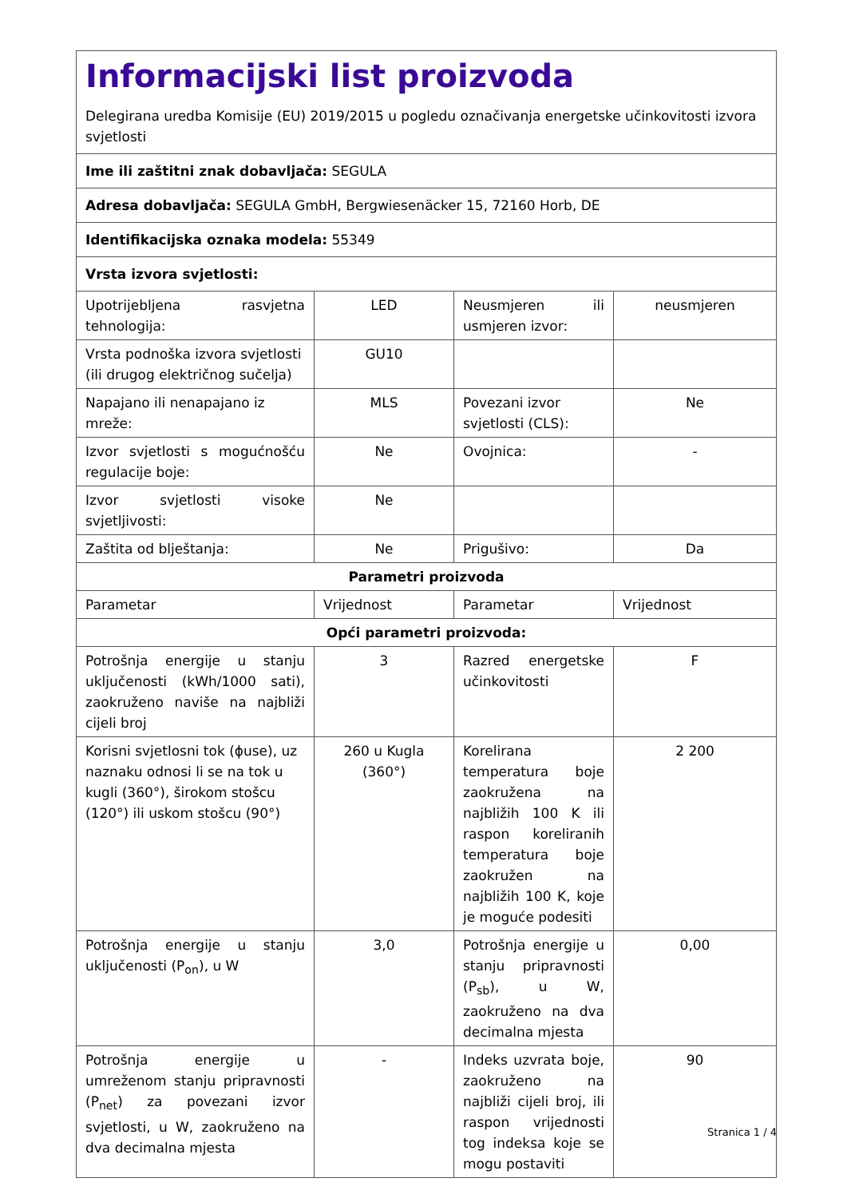| Informacijski list proizvoda Delegirana uredba Komisije (EU) 2019/2015 u pogledu označivanja energetske učinkovitosti izvora svjetlosti | | | |
| Ime ili zaštitni znak dobavljača: SEGULA | | | |
| Adresa dobavljača: SEGULA GmbH, Bergwiesenäcker 15, 72160 Horb, DE | | | |
| Identifikacijska oznaka modela: 55349 | | | |
| Vrsta izvora svjetlosti: | | | |
| Upotrijebljena rasvjetna tehnologija: | LED | Neusmjeren ili usmjeren izvor: | neusmjeren |
| Vrsta podnoška izvora svjetlosti (ili drugog električnog sučelja) | GU10 | | |
| Napajano ili nenapajano iz mreže: | MLS | Povezani izvor svjetlosti (CLS): | Ne |
| Izvor svjetlosti s mogućnošću regulacije boje: | Ne | Ovojnica: | - |
| Izvor svjetlosti visoke svjetljivosti: | Ne | | |
| Zaštita od blještanja: | Ne | Prigušivo: | Da |
| Parametri proizvoda | | | |
| Parametar | Vrijednost | Parametar | Vrijednost |
| Opći parametri proizvoda: | | | |
| Potrošnja energije u stanju uključenosti (kWh/1000 sati), zaokruženo naviše na najbliži cijeli broj | 3 | Razred energetske učinkovitosti | F |
| Korisni svjetlosni tok (ϕuse), uz naznaku odnosi li se na tok u kugli (360°), širokom stošcu (120°) ili uskom stošcu (90°) | 260 u Kugla (360°) | Korelirana temperatura boje zaokružena na najbližih 100 K ili raspon koreliranih temperatura boje zaokružen na najbližih 100 K, koje je moguće podesiti | 2 200 |
| Potrošnja energije u stanju uključenosti (P<sub>on</sub>), u W | 3,0 | Potrošnja energije u stanju pripravnosti (P<sub>sb</sub>), u W, zaokruženo na dva decimalna mjesta | 0,00 |
| Potrošnja energije u umreženom stanju pripravnosti (P<sub>net</sub>) za povezani izvor svjetlosti, u W, zaokruženo na dva decimalna mjesta | - | Indeks uzvrata boje, zaokruženo na najbliži cijeli broj, ili raspon vrijednosti tog indeksa koje se mogu postaviti | 90 |
Stranica 1 / 4